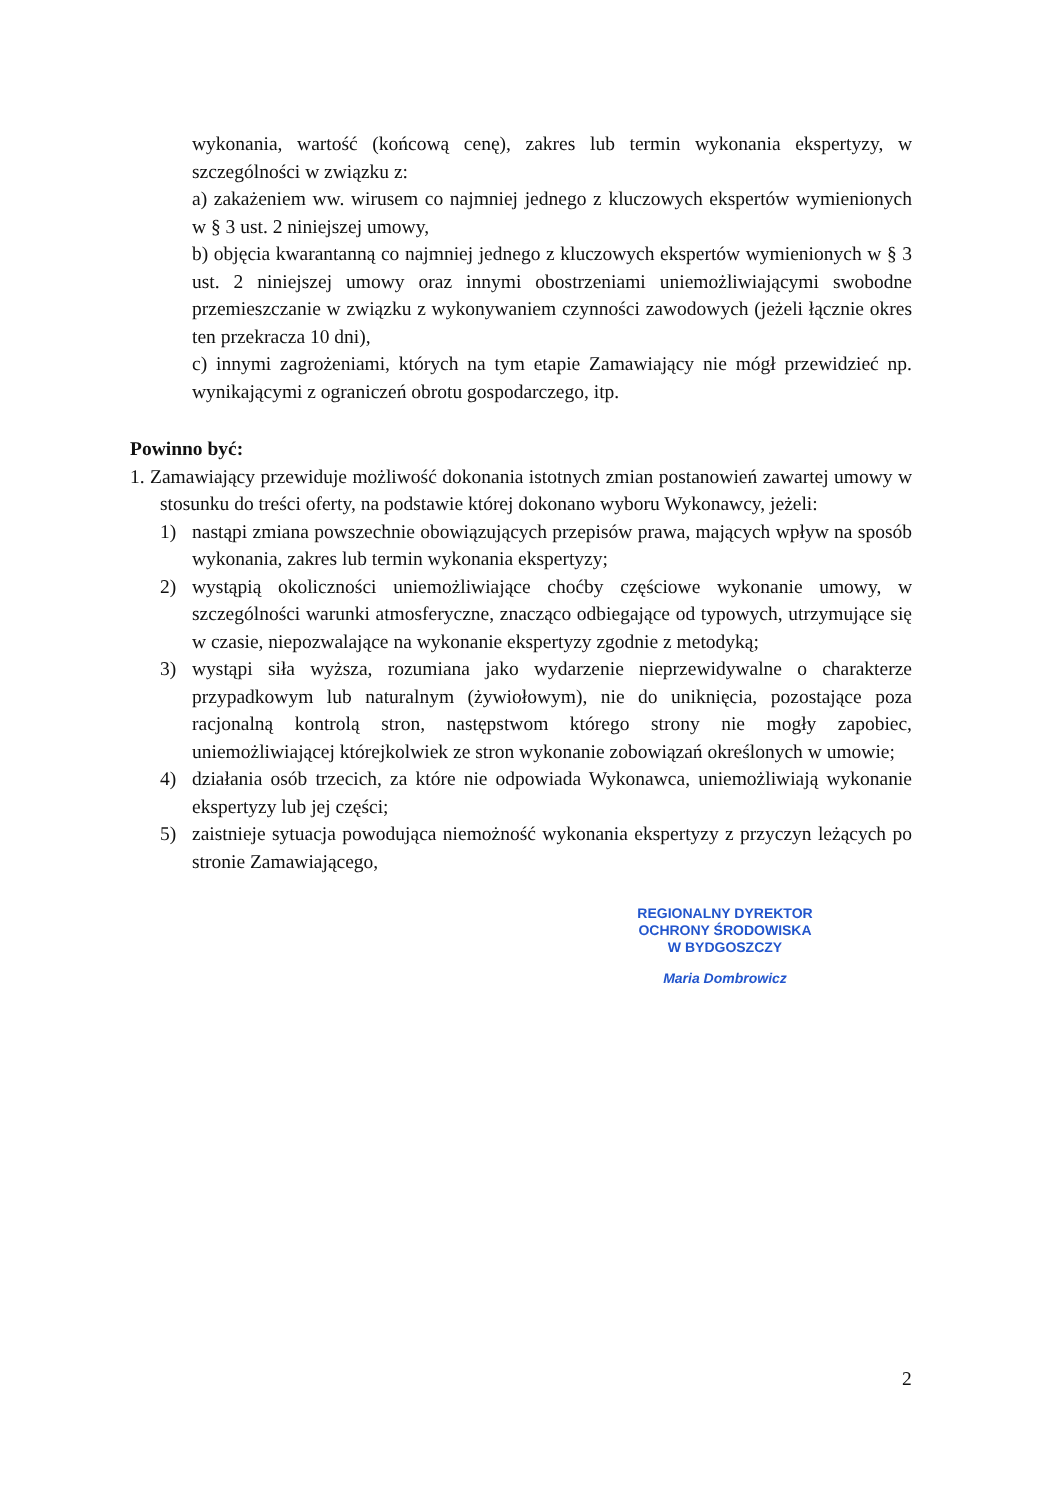wykonania, wartość (końcową cenę), zakres lub termin wykonania ekspertyzy, w szczególności w związku z:
a) zakażeniem ww. wirusem co najmniej jednego z kluczowych ekspertów wymienionych w § 3 ust. 2 niniejszej umowy,
b) objęcia kwarantanną co najmniej jednego z kluczowych ekspertów wymienionych w § 3 ust. 2 niniejszej umowy oraz innymi obostrzeniami uniemożliwiającymi swobodne przemieszczanie w związku z wykonywaniem czynności zawodowych (jeżeli łącznie okres ten przekracza 10 dni),
c) innymi zagrożeniami, których na tym etapie Zamawiający nie mógł przewidzieć np. wynikającymi z ograniczeń obrotu gospodarczego, itp.
Powinno być:
1. Zamawiający przewiduje możliwość dokonania istotnych zmian postanowień zawartej umowy w stosunku do treści oferty, na podstawie której dokonano wyboru Wykonawcy, jeżeli:
1) nastąpi zmiana powszechnie obowiązujących przepisów prawa, mających wpływ na sposób wykonania, zakres lub termin wykonania ekspertyzy;
2) wystąpią okoliczności uniemożliwiające choćby częściowe wykonanie umowy, w szczególności warunki atmosferyczne, znacząco odbiegające od typowych, utrzymujące się w czasie, niepozwalające na wykonanie ekspertyzy zgodnie z metodyką;
3) wystąpi siła wyższa, rozumiana jako wydarzenie nieprzewidywalne o charakterze przypadkowym lub naturalnym (żywiołowym), nie do uniknięcia, pozostające poza racjonalną kontrolą stron, następstwom którego strony nie mogły zapobiec, uniemożliwiającej którejkolwiek ze stron wykonanie zobowiązań określonych w umowie;
4) działania osób trzecich, za które nie odpowiada Wykonawca, uniemożliwiają wykonanie ekspertyzy lub jej części;
5) zaistnieje sytuacja powodująca niemożność wykonania ekspertyzy z przyczyn leżących po stronie Zamawiającego,
REGIONALNY DYREKTOR
OCHRONY ŚRODOWISKA
W BYDGOSZCZY
Maria Dombrowicz
2